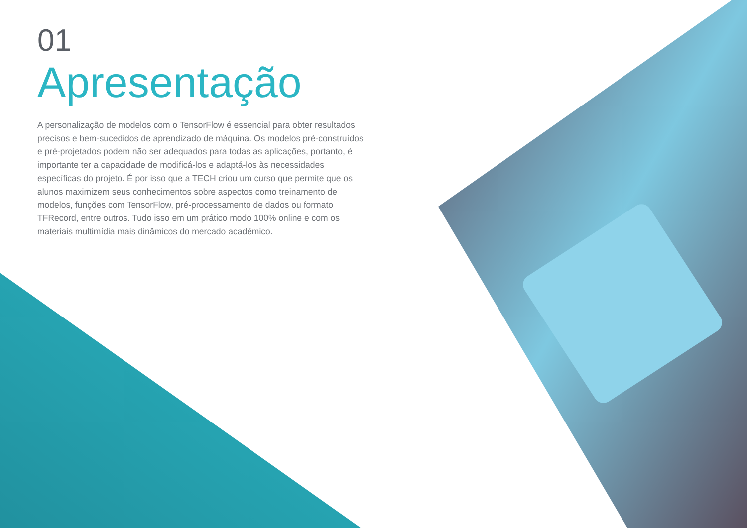01
Apresentação
A personalização de modelos com o TensorFlow é essencial para obter resultados precisos e bem-sucedidos de aprendizado de máquina. Os modelos pré-construídos e pré-projetados podem não ser adequados para todas as aplicações, portanto, é importante ter a capacidade de modificá-los e adaptá-los às necessidades específicas do projeto. É por isso que a TECH criou um curso que permite que os alunos maximizem seus conhecimentos sobre aspectos como treinamento de modelos, funções com TensorFlow, pré-processamento de dados ou formato TFRecord, entre outros. Tudo isso em um prático modo 100% online e com os materiais multimídia mais dinâmicos do mercado acadêmico.